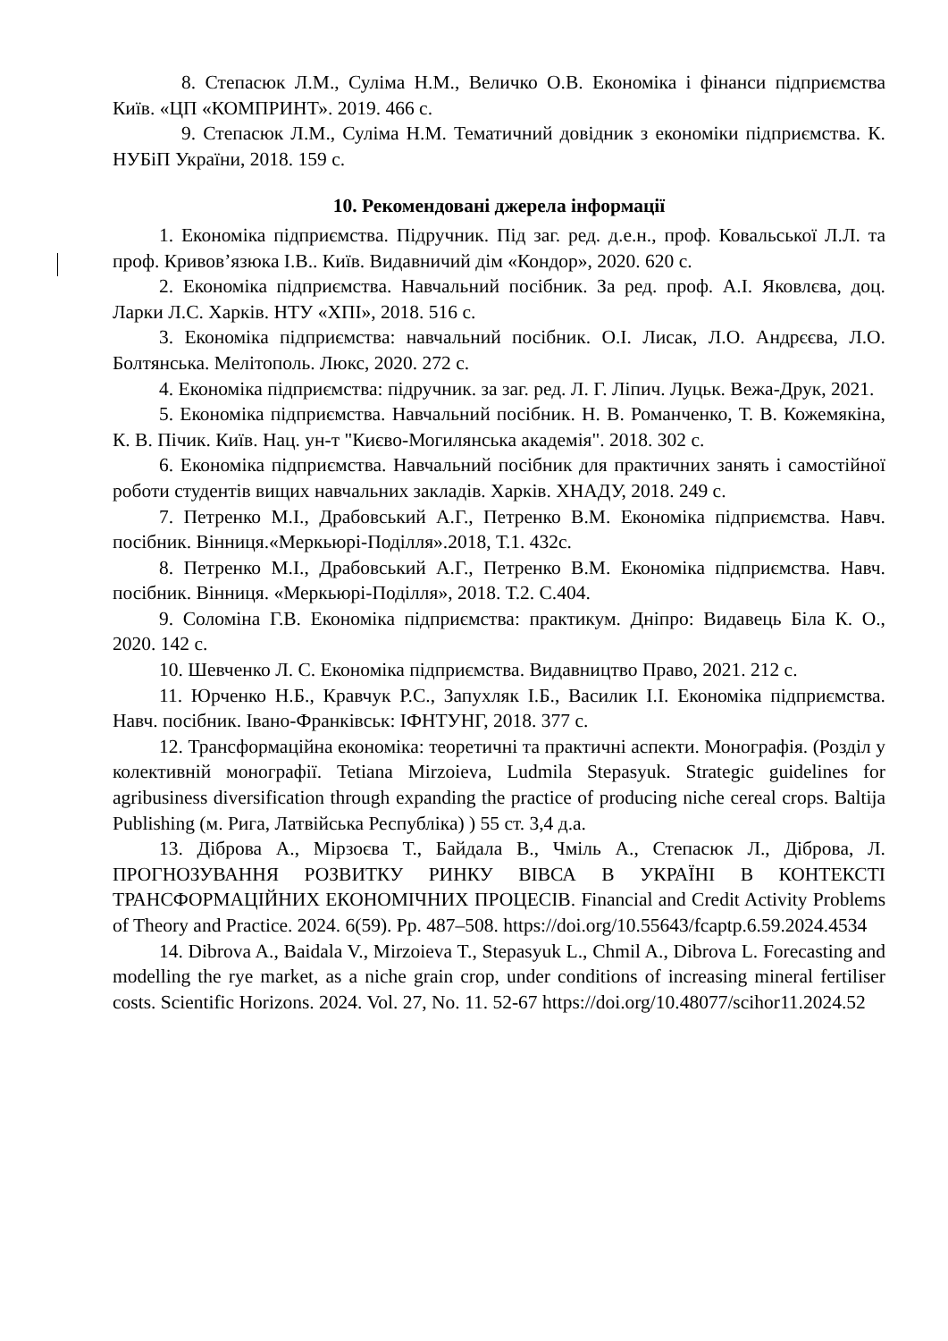8. Степасюк Л.М., Суліма Н.М., Величко О.В. Економіка і фінанси підприємства Київ. «ЦП «КОМПРИНТ». 2019. 466 с.
9. Степасюк Л.М., Суліма Н.М. Тематичний довідник з економіки підприємства. К. НУБіП України, 2018. 159 с.
10. Рекомендовані джерела інформації
1. Економіка підприємства. Підручник. Під заг. ред. д.е.н., проф. Ковальської Л.Л. та проф. Кривов’язюка І.В.. Київ. Видавничий дім «Кондор», 2020. 620 с.
2. Економіка підприємства. Навчальний посібник. За ред. проф. А.І. Яковлєва, доц. Ларки Л.С. Харків. НТУ «ХПІ», 2018. 516 с.
3. Економіка підприємства: навчальний посібник. О.І. Лисак, Л.О. Андрєєва, Л.О. Болтянська. Мелітополь. Люкс, 2020. 272 с.
4. Економіка підприємства: підручник. за заг. ред. Л. Г. Ліпич. Луцьк. Вежа-Друк, 2021.
5. Економіка підприємства. Навчальний посібник. Н. В. Романченко, Т. В. Кожемякіна, К. В. Пічик. Київ. Нац. ун-т "Києво-Могилянська академія". 2018. 302 с.
6. Економіка підприємства. Навчальний посібник для практичних занять і самостійної роботи студентів вищих навчальних закладів. Харків. ХНАДУ, 2018. 249 с.
7. Петренко М.І., Драбовський А.Г., Петренко В.М. Економіка підприємства. Навч. посібник. Вінниця.«Меркьюрі-Поділля».2018, Т.1. 432с.
8. Петренко М.І., Драбовський А.Г., Петренко В.М. Економіка підприємства. Навч. посібник. Вінниця. «Меркьюрі-Поділля», 2018. Т.2. С.404.
9. Соломіна Г.В. Економіка підприємства: практикум. Дніпро: Видавець Біла К. О., 2020. 142 с.
10. Шевченко Л. С. Економіка підприємства. Видавництво Право, 2021. 212 с.
11. Юрченко Н.Б., Кравчук Р.С., Запухляк І.Б., Василик І.І. Економіка підприємства. Навч. посібник. Івано-Франківськ: ІФНТУНГ, 2018. 377 с.
12. Трансформаційна економіка: теоретичні та практичні аспекти. Монографія. (Розділ у колективній монографії. Tetiana Mirzoieva, Ludmila Stepasyuk. Strategic guidelines for agribusiness diversification through expanding the practice of producing niche cereal crops. Baltija Publishing (м. Рига, Латвійська Республіка) ) 55 ст. 3,4 д.а.
13. Діброва А., Мірзоєва Т., Байдала В., Чміль А., Степасюк Л., Діброва, Л. ПРОГНОЗУВАННЯ РОЗВИТКУ РИНКУ ВІВСА В УКРАЇНІ В КОНТЕКСТІ ТРАНСФОРМАЦІЙНИХ ЕКОНОМІЧНИХ ПРОЦЕСІВ. Financial and Credit Activity Problems of Theory and Practice. 2024. 6(59). Pp. 487–508. https://doi.org/10.55643/fcaptp.6.59.2024.4534
14. Dibrova A., Baidala V., Mirzoieva T., Stepasyuk L., Chmil A., Dibrova L. Forecasting and modelling the rye market, as a niche grain crop, under conditions of increasing mineral fertiliser costs. Scientific Horizons. 2024. Vol. 27, No. 11. 52-67 https://doi.org/10.48077/scihor11.2024.52